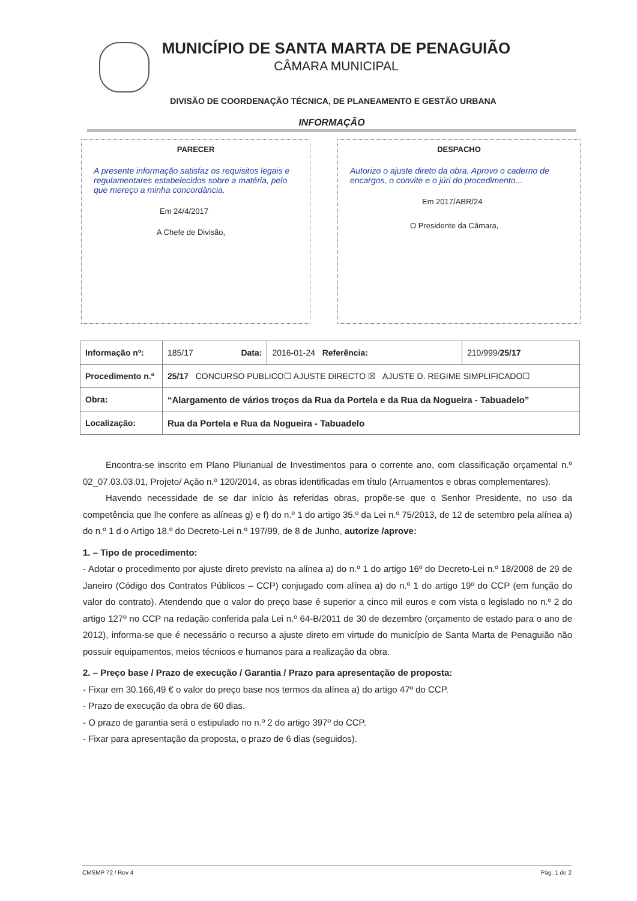MUNICÍPIO DE SANTA MARTA DE PENAGUIÃO
CÂMARA MUNICIPAL
DIVISÃO DE COORDENAÇÃO TÉCNICA, DE PLANEAMENTO E GESTÃO URBANA
INFORMAÇÃO
PARECER
A presente informação satisfaz os requisitos legais e regulamentares estabelecidos sobre a matéria, pelo que mereço a minha concordância.
Em 24/4/2017
A Chefe de Divisão,
DESPACHO
Autorizo o ajuste direto da obra. Aprovo o caderno de encargos, o convite e o júri do procedimento...
Em 2017/ABR/24
O Presidente da Câmara,
| Informação nº: | 185/17 Data: | 2016-01-24 Referência: | 210/999/ 25/17 |
| Procedimento n.º | 25/17 CONCURSO PUBLICO☐ AJUSTE DIRECTO ☒ AJUSTE D. REGIME SIMPLIFICADO☐ | | |
| Obra: | “Alargamento de vários troços da Rua da Portela e da Rua da Nogueira - Tabuadelo” | | |
| Localização: | Rua da Portela e Rua da Nogueira - Tabuadelo | | |
Encontra-se inscrito em Plano Plurianual de Investimentos para o corrente ano, com classificação orçamental n.º 02_07.03.03.01, Projeto/ Ação n.º 120/2014, as obras identificadas em título (Arruamentos e obras complementares).
Havendo necessidade de se dar início às referidas obras, propõe-se que o Senhor Presidente, no uso da competência que lhe confere as alíneas g) e f) do n.º 1 do artigo 35.º da Lei n.º 75/2013, de 12 de setembro pela alínea a) do n.º 1 d o Artigo 18.º do Decreto-Lei n.º 197/99, de 8 de Junho, autorize /aprove:
1. – Tipo de procedimento:
- Adotar o procedimento por ajuste direto previsto na alínea a) do n.º 1 do artigo 16º do Decreto-Lei n.º 18/2008 de 29 de Janeiro (Código dos Contratos Públicos – CCP) conjugado com alínea a) do n.º 1 do artigo 19º do CCP (em função do valor do contrato). Atendendo que o valor do preço base é superior a cinco mil euros e com vista o legislado no n.º 2 do artigo 127º no CCP na redação conferida pala Lei n.º 64-B/2011 de 30 de dezembro (orçamento de estado para o ano de 2012), informa-se que é necessário o recurso a ajuste direto em virtude do município de Santa Marta de Penaguião não possuir equipamentos, meios técnicos e humanos para a realização da obra.
2. – Preço base / Prazo de execução / Garantia / Prazo para apresentação de proposta:
- Fixar em 30.166,49 € o valor do preço base nos termos da alínea a) do artigo 47º do CCP.
- Prazo de execução da obra de 60 dias.
- O prazo de garantia será o estipulado no n.º 2 do artigo 397º do CCP.
- Fixar para apresentação da proposta, o prazo de 6 dias (seguidos).
CMSMP 72 / Rev 4 Pág. 1 de 2